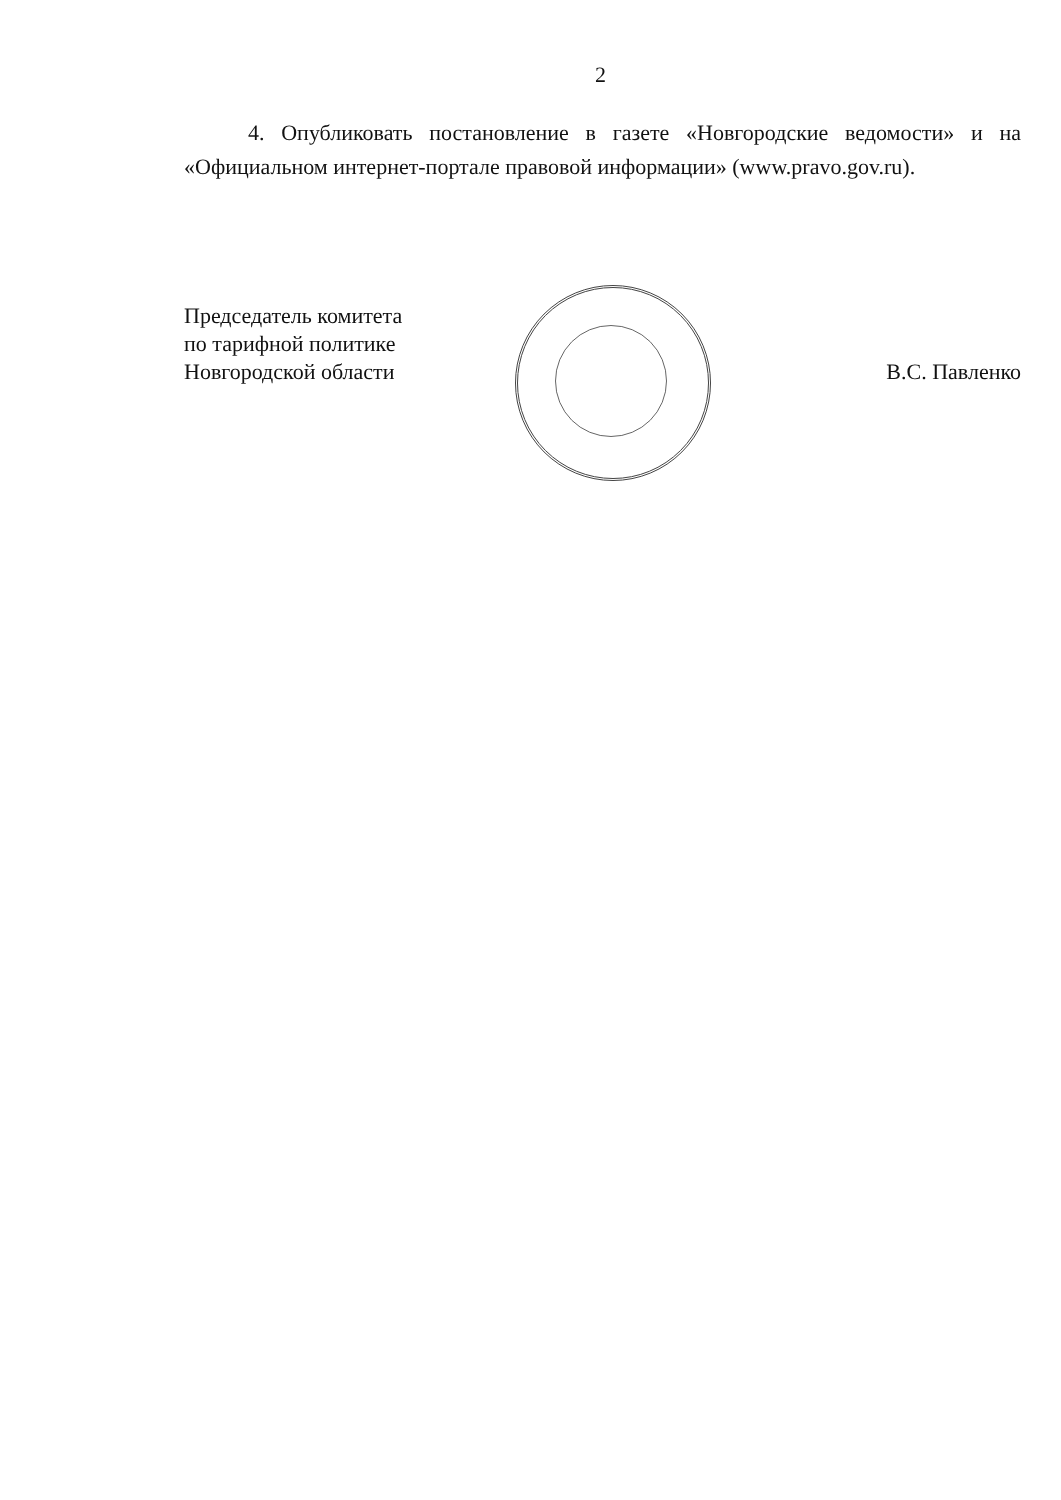2
4. Опубликовать постановление в газете «Новгородские ведомости» и на «Официальном интернет-портале правовой информации» (www.pravo.gov.ru).
Председатель комитета
по тарифной политике
Новгородской области
В.С. Павленко